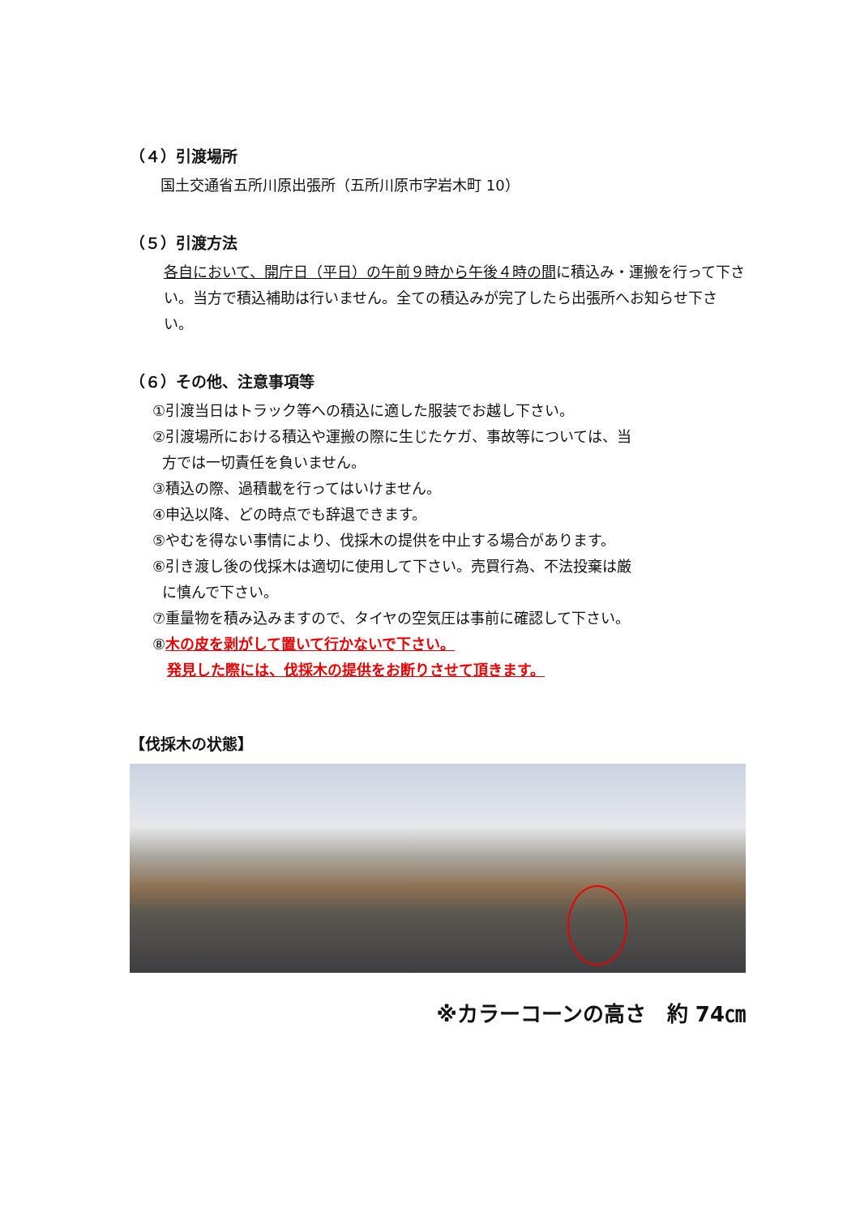（４）引渡場所
国土交通省五所川原出張所（五所川原市字岩木町 10）
（５）引渡方法
各自において、開庁日（平日）の午前９時から午後４時の間に積込み・運搬を行って下さい。当方で積込補助は行いません。全ての積込みが完了したら出張所へお知らせ下さい。
（６）その他、注意事項等
①引渡当日はトラック等への積込に適した服装でお越し下さい。
②引渡場所における積込や運搬の際に生じたケガ、事故等については、当
方では一切責任を負いません。
③積込の際、過積載を行ってはいけません。
④申込以降、どの時点でも辞退できます。
⑤やむを得ない事情により、伐採木の提供を中止する場合があります。
⑥引き渡し後の伐採木は適切に使用して下さい。売買行為、不法投棄は厳
に慎んで下さい。
⑦重量物を積み込みますので、タイヤの空気圧は事前に確認して下さい。
⑧木の皮を剥がして置いて行かないで下さい。
発見した際には、伐採木の提供をお断りさせて頂きます。
【伐採木の状態】
※カラーコーンの高さ　約 74㎝